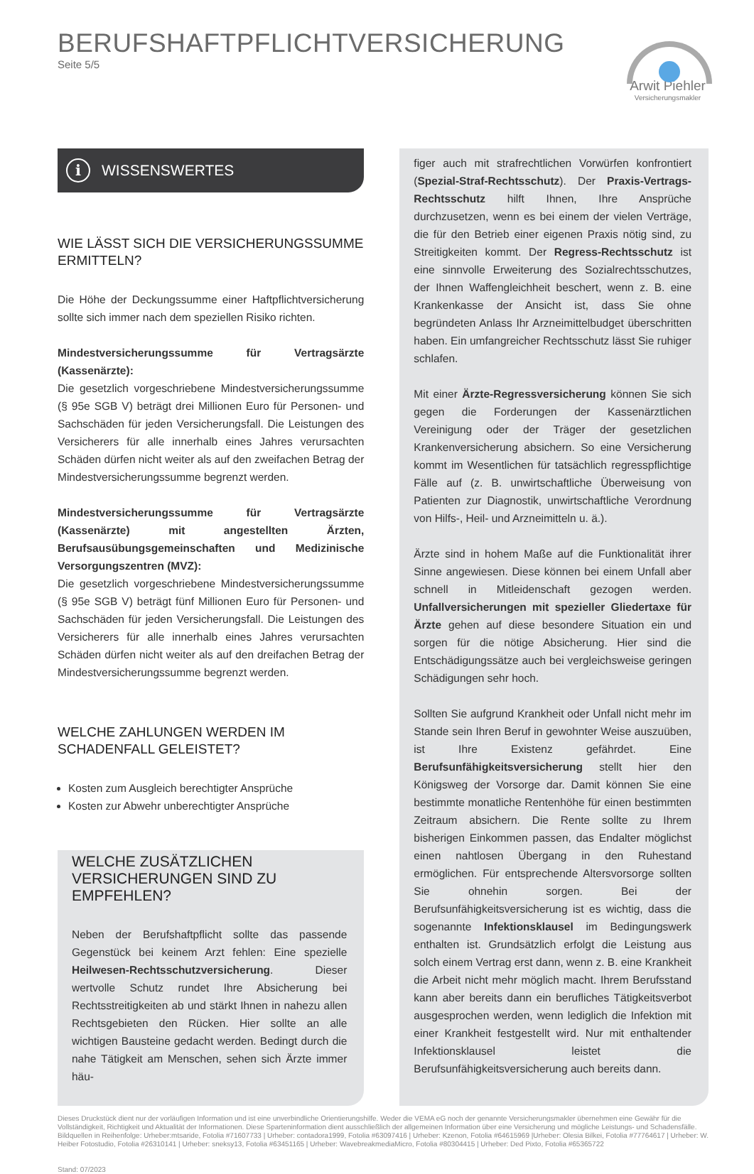BERUFSHAFTPFLICHTVERSICHERUNG
Seite 5/5
Arwit Piehler
Versicherungsmakler
i WISSENSWERTES
WIE LÄSST SICH DIE VERSICHERUNGSSUMME ERMITTELN?
Die Höhe der Deckungssumme einer Haftpflichtversicherung sollte sich immer nach dem speziellen Risiko richten.
Mindestversicherungssumme für Vertragsärzte (Kassenärzte):
Die gesetzlich vorgeschriebene Mindestversicherungssumme (§ 95e SGB V) beträgt drei Millionen Euro für Personen- und Sachschäden für jeden Versicherungsfall. Die Leistungen des Versicherers für alle innerhalb eines Jahres verursachten Schäden dürfen nicht weiter als auf den zweifachen Betrag der Mindestversicherungssumme begrenzt werden.
Mindestversicherungssumme für Vertragsärzte (Kassenärzte) mit angestellten Ärzten, Berufsausübungsgemeinschaften und Medizinische Versorgungszentren (MVZ):
Die gesetzlich vorgeschriebene Mindestversicherungssumme (§ 95e SGB V) beträgt fünf Millionen Euro für Personen- und Sachschäden für jeden Versicherungsfall. Die Leistungen des Versicherers für alle innerhalb eines Jahres verursachten Schäden dürfen nicht weiter als auf den dreifachen Betrag der Mindestversicherungssumme begrenzt werden.
WELCHE ZAHLUNGEN WERDEN IM SCHADENFALL GELEISTET?
Kosten zum Ausgleich berechtigter Ansprüche
Kosten zur Abwehr unberechtigter Ansprüche
WELCHE ZUSÄTZLICHEN VERSICHERUNGEN SIND ZU EMPFEHLEN?
Neben der Berufshaftpflicht sollte das passende Gegenstück bei keinem Arzt fehlen: Eine spezielle Heilwesen-Rechtsschutzversicherung. Dieser wertvolle Schutz rundet Ihre Absicherung bei Rechtsstreitigkeiten ab und stärkt Ihnen in nahezu allen Rechtsgebieten den Rücken. Hier sollte an alle wichtigen Bausteine gedacht werden. Bedingt durch die nahe Tätigkeit am Menschen, sehen sich Ärzte immer häu-
figer auch mit strafrechtlichen Vorwürfen konfrontiert (Spezial-Straf-Rechtsschutz). Der Praxis-Vertrags-Rechtsschutz hilft Ihnen, Ihre Ansprüche durchzusetzen, wenn es bei einem der vielen Verträge, die für den Betrieb einer eigenen Praxis nötig sind, zu Streitigkeiten kommt. Der Regress-Rechtsschutz ist eine sinnvolle Erweiterung des Sozialrechtsschutzes, der Ihnen Waffengleichheit beschert, wenn z. B. eine Krankenkasse der Ansicht ist, dass Sie ohne begründeten Anlass Ihr Arzneimittelbudget überschritten haben. Ein umfangreicher Rechtsschutz lässt Sie ruhiger schlafen.
Mit einer Ärzte-Regressversicherung können Sie sich gegen die Forderungen der Kassenärztlichen Vereinigung oder der Träger der gesetzlichen Krankenversicherung absichern. So eine Versicherung kommt im Wesentlichen für tatsächlich regresspflichtige Fälle auf (z. B. unwirtschaftliche Überweisung von Patienten zur Diagnostik, unwirtschaftliche Verordnung von Hilfs-, Heil- und Arzneimitteln u. ä.).
Ärzte sind in hohem Maße auf die Funktionalität ihrer Sinne angewiesen. Diese können bei einem Unfall aber schnell in Mitleidenschaft gezogen werden. Unfallversicherungen mit spezieller Gliedertaxe für Ärzte gehen auf diese besondere Situation ein und sorgen für die nötige Absicherung. Hier sind die Entschädigungssätze auch bei vergleichsweise geringen Schädigungen sehr hoch.
Sollten Sie aufgrund Krankheit oder Unfall nicht mehr im Stande sein Ihren Beruf in gewohnter Weise auszuüben, ist Ihre Existenz gefährdet. Eine Berufsunfähigkeitsversicherung stellt hier den Königsweg der Vorsorge dar. Damit können Sie eine bestimmte monatliche Rentenhöhe für einen bestimmten Zeitraum absichern. Die Rente sollte zu Ihrem bisherigen Einkommen passen, das Endalter möglichst einen nahtlosen Übergang in den Ruhestand ermöglichen. Für entsprechende Altersvorsorge sollten Sie ohnehin sorgen. Bei der Berufsunfähigkeitsversicherung ist es wichtig, dass die sogenannte Infektionsklausel im Bedingungswerk enthalten ist. Grundsätzlich erfolgt die Leistung aus solch einem Vertrag erst dann, wenn z. B. eine Krankheit die Arbeit nicht mehr möglich macht. Ihrem Berufsstand kann aber bereits dann ein berufliches Tätigkeitsverbot ausgesprochen werden, wenn lediglich die Infektion mit einer Krankheit festgestellt wird. Nur mit enthaltender Infektionsklausel leistet die Berufsunfähigkeitsversicherung auch bereits dann.
Dieses Druckstück dient nur der vorläufigen Information und ist eine unverbindliche Orientierungshilfe. Weder die VEMA eG noch der genannte Versicherungsmakler übernehmen eine Gewähr für die Vollständigkeit, Richtigkeit und Aktualität der Informationen. Diese Sparteninformation dient ausschließlich der allgemeinen Information über eine Versicherung und mögliche Leistungs- und Schadensfälle.
Bildquellen in Reihenfolge: Urheber:mtsaride, Fotolia #71607733 | Urheber: contadora1999, Fotolia #63097416 | Urheber: Kzenon, Fotolia #64615969 |Urheber: Olesia Bilkei, Fotolia #77764617 | Urheber: W. Heiber Fotostudio, Fotolia #26310141 | Urheber: sneksy13, Fotolia #63451165 | Urheber: WavebreakmediaMicro, Fotolia #80304415 | Urheber: Ded Pixto, Fotolia #65365722
Stand: 07/2023